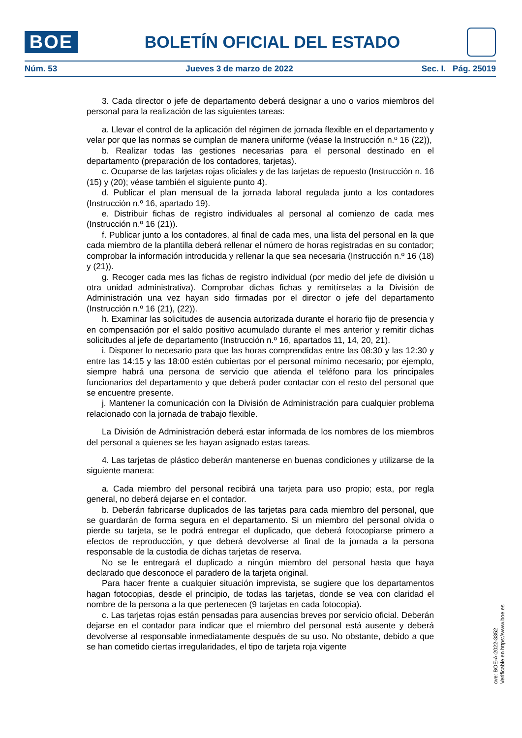BOE
BOLETÍN OFICIAL DEL ESTADO
Núm. 53 Jueves 3 de marzo de 2022 Sec. I. Pág. 25019
3. Cada director o jefe de departamento deberá designar a uno o varios miembros del personal para la realización de las siguientes tareas:
a. Llevar el control de la aplicación del régimen de jornada flexible en el departamento y velar por que las normas se cumplan de manera uniforme (véase la Instrucción n.º 16 (22)),
b. Realizar todas las gestiones necesarias para el personal destinado en el departamento (preparación de los contadores, tarjetas).
c. Ocuparse de las tarjetas rojas oficiales y de las tarjetas de repuesto (Instrucción n. 16 (15) y (20); véase también el siguiente punto 4).
d. Publicar el plan mensual de la jornada laboral regulada junto a los contadores (Instrucción n.º 16, apartado 19).
e. Distribuir fichas de registro individuales al personal al comienzo de cada mes (Instrucción n.º 16 (21)).
f. Publicar junto a los contadores, al final de cada mes, una lista del personal en la que cada miembro de la plantilla deberá rellenar el número de horas registradas en su contador; comprobar la información introducida y rellenar la que sea necesaria (Instrucción n.º 16 (18) y (21)).
g. Recoger cada mes las fichas de registro individual (por medio del jefe de división u otra unidad administrativa). Comprobar dichas fichas y remitírselas a la División de Administración una vez hayan sido firmadas por el director o jefe del departamento (Instrucción n.º 16 (21), (22)).
h. Examinar las solicitudes de ausencia autorizada durante el horario fijo de presencia y en compensación por el saldo positivo acumulado durante el mes anterior y remitir dichas solicitudes al jefe de departamento (Instrucción n.º 16, apartados 11, 14, 20, 21).
i. Disponer lo necesario para que las horas comprendidas entre las 08:30 y las 12:30 y entre las 14:15 y las 18:00 estén cubiertas por el personal mínimo necesario; por ejemplo, siempre habrá una persona de servicio que atienda el teléfono para los principales funcionarios del departamento y que deberá poder contactar con el resto del personal que se encuentre presente.
j. Mantener la comunicación con la División de Administración para cualquier problema relacionado con la jornada de trabajo flexible.
La División de Administración deberá estar informada de los nombres de los miembros del personal a quienes se les hayan asignado estas tareas.
4. Las tarjetas de plástico deberán mantenerse en buenas condiciones y utilizarse de la siguiente manera:
a. Cada miembro del personal recibirá una tarjeta para uso propio; esta, por regla general, no deberá dejarse en el contador.
b. Deberán fabricarse duplicados de las tarjetas para cada miembro del personal, que se guardarán de forma segura en el departamento. Si un miembro del personal olvida o pierde su tarjeta, se le podrá entregar el duplicado, que deberá fotocopiarse primero a efectos de reproducción, y que deberá devolverse al final de la jornada a la persona responsable de la custodia de dichas tarjetas de reserva.
No se le entregará el duplicado a ningún miembro del personal hasta que haya declarado que desconoce el paradero de la tarjeta original.
Para hacer frente a cualquier situación imprevista, se sugiere que los departamentos hagan fotocopias, desde el principio, de todas las tarjetas, donde se vea con claridad el nombre de la persona a la que pertenecen (9 tarjetas en cada fotocopia).
c. Las tarjetas rojas están pensadas para ausencias breves por servicio oficial. Deberán dejarse en el contador para indicar que el miembro del personal está ausente y deberá devolverse al responsable inmediatamente después de su uso. No obstante, debido a que se han cometido ciertas irregularidades, el tipo de tarjeta roja vigente
cve: BOE-A-2022-3352
Verificable en https://www.boe.es